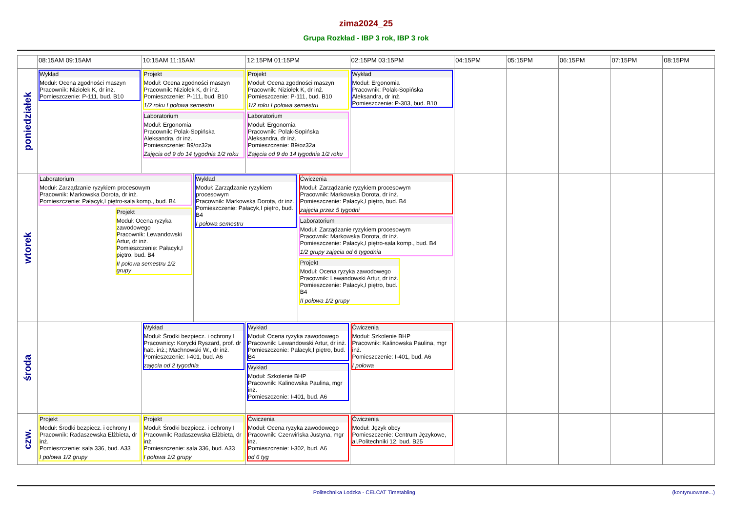zima2024_25
Grupa Rozkład - IBP 3 rok, IBP 3 rok
| | 08:15AM 09:15AM | 10:15AM 11:15AM | | 12:15PM 01:15PM | | 02:15PM 03:15PM | 04:15PM | 05:15PM | 06:15PM | 07:15PM | 08:15PM |
| --- | --- | --- | --- | --- | --- | --- | --- | --- | --- | --- | --- |
| poniedziałek | Wykład Moduł: Ocena zgodności maszyn Pracownik: Niziołek K, dr inż. Pomieszczenie: P-111, bud. B10 | Projekt Moduł: Ocena zgodności maszyn Pracownik: Niziołek K, dr inż. Pomieszczenie: P-111, bud. B10 1/2 roku I połowa semestru Laboratorium Moduł: Ergonomia Pracownik: Polak-Sopińska Aleksandra, dr inż. Pomieszczenie: B9/oz32a Zajęcia od 9 do 14 tygodnia 1/2 roku | | Projekt Moduł: Ocena zgodności maszyn Pracownik: Niziołek K, dr inż. Pomieszczenie: P-111, bud. B10 1/2 roku I połowa semestru Laboratorium Moduł: Ergonomia Pracownik: Polak-Sopińska Aleksandra, dr inż. Pomieszczenie: B9/oz32a Zajęcia od 9 do 14 tygodnia 1/2 roku | | Wykład Moduł: Ergonomia Pracownik: Polak-Sopińska Aleksandra, dr inż. Pomieszczenie: P-303, bud. B10 | | | | | |
| wtorek | Laboratorium Moduł: Zarządzanie ryzykiem procesowym Pracownik: Markowska Dorota, dr inż. Pomieszczenie: Pałacyk,I piętro-sala komp., bud. B4 Projekt Moduł: Ocena ryzyka zawodowego Pracownik: Lewandowski Artur, dr inż. Pomieszczenie: Pałacyk,I piętro, bud. B4 II połowa semestru 1/2 grupy | | Wykład Moduł: Zarządzanie ryzykiem procesowym Pracownik: Markowska Dorota, dr inż. Pomieszczenie: Pałacyk,I piętro, bud. B4 I połowa semestru | | Ćwiczenia Moduł: Zarządzanie ryzykiem procesowym Pracownik: Markowska Dorota, dr inż. Pomieszczenie: Pałacyk,I piętro, bud. B4 zajęcia przez 5 tygodni Laboratorium Moduł: Zarządzanie ryzykiem procesowym Pracownik: Markowska Dorota, dr inż. Pomieszczenie: Pałacyk,I piętro-sala komp., bud. B4 1/2 grupy zajęcia od 6 tygodnia Projekt Moduł: Ocena ryzyka zawodowego Pracownik: Lewandowski Artur, dr inż. Pomieszczenie: Pałacyk,I piętro, bud. B4 II połowa 1/2 grupy | | | | | | |
| środa | | Wykład Moduł: Środki bezpiecz. i ochrony I Pracownicy: Korycki Ryszard, prof. dr hab. inż.; Machnowski W., dr inż. Pomieszczenie: I-401, bud. A6 zajęcia od 2 tygodnia | | Wykład Moduł: Ocena ryzyka zawodowego Pracownik: Lewandowski Artur, dr inż. Pomieszczenie: Pałacyk,I piętro, bud. B4 Wykład Moduł: Szkolenie BHP Pracownik: Kalinowska Paulina, mgr inż. Pomieszczenie: I-401, bud. A6 | | Ćwiczenia Moduł: Szkolenie BHP Pracownik: Kalinowska Paulina, mgr inż. Pomieszczenie: I-401, bud. A6 I połowa | | | | | |
| czw. | Projekt Moduł: Środki bezpiecz. i ochrony I Pracownik: Radaszewska Elżbieta, dr inż. Pomieszczenie: sala 336, bud. A33 I połowa 1/2 grupy | Projekt Moduł: Środki bezpiecz. i ochrony I Pracownik: Radaszewska Elżbieta, dr inż. Pomieszczenie: sala 336, bud. A33 I połowa 1/2 grupy | | Ćwiczenia Moduł: Ocena ryzyka zawodowego Pracownik: Czerwińska Justyna, mgr inż. Pomieszczenie: I-302, bud. A6 od 6 tyg | | Ćwiczenia Moduł: Język obcy Pomieszczenie: Centrum Językowe, al.Politechniki 12, bud. B25 | | | | | |
Politechnika Lodzka - CELCAT Timetabling (kontynuowane...)